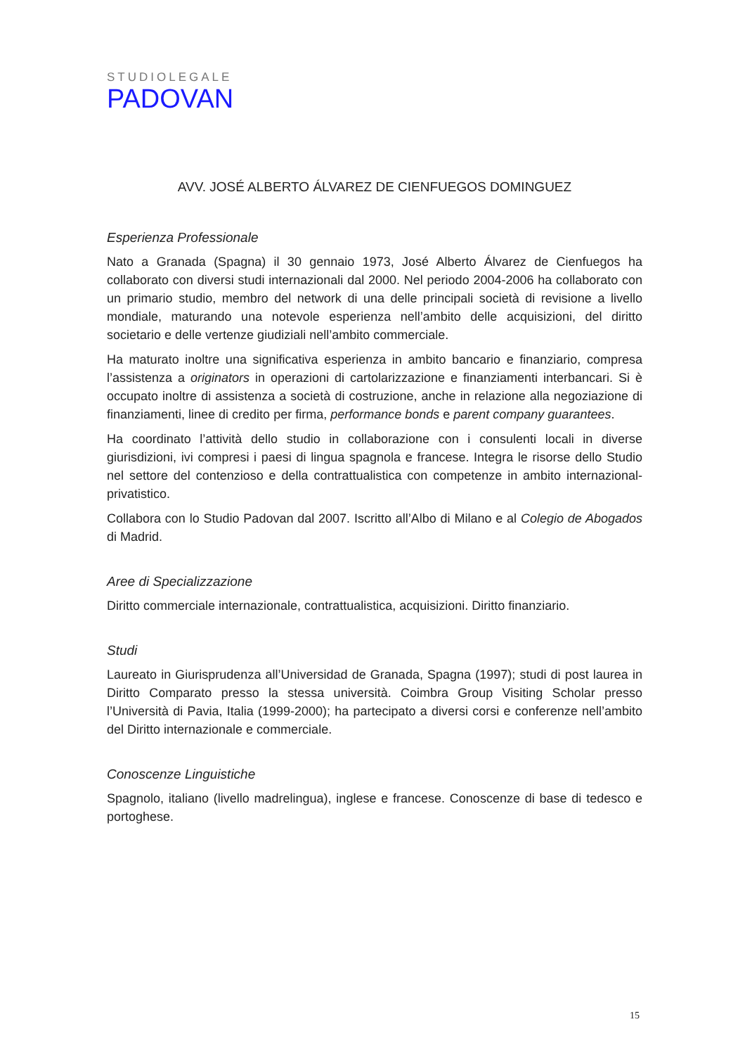STUDIOLEGALE
PADOVAN
AVV. JOSÉ ALBERTO ÁLVAREZ DE CIENFUEGOS DOMINGUEZ
Esperienza Professionale
Nato a Granada (Spagna) il 30 gennaio 1973, José Alberto Álvarez de Cienfuegos ha collaborato con diversi studi internazionali dal 2000. Nel periodo 2004-2006 ha collaborato con un primario studio, membro del network di una delle principali società di revisione a livello mondiale, maturando una notevole esperienza nell’ambito delle acquisizioni, del diritto societario e delle vertenze giudiziali nell’ambito commerciale.
Ha maturato inoltre una significativa esperienza in ambito bancario e finanziario, compresa l’assistenza a originators in operazioni di cartolarizzazione e finanziamenti interbancari. Si è occupato inoltre di assistenza a società di costruzione, anche in relazione alla negoziazione di finanziamenti, linee di credito per firma, performance bonds e parent company guarantees.
Ha coordinato l’attività dello studio in collaborazione con i consulenti locali in diverse giurisdizioni, ivi compresi i paesi di lingua spagnola e francese. Integra le risorse dello Studio nel settore del contenzioso e della contrattualistica con competenze in ambito internazional-privatistico.
Collabora con lo Studio Padovan dal 2007. Iscritto all’Albo di Milano e al Colegio de Abogados di Madrid.
Aree di Specializzazione
Diritto commerciale internazionale, contrattualistica, acquisizioni. Diritto finanziario.
Studi
Laureato in Giurisprudenza all’Universidad de Granada, Spagna (1997); studi di post laurea in Diritto Comparato presso la stessa università. Coimbra Group Visiting Scholar presso l’Università di Pavia, Italia (1999-2000); ha partecipato a diversi corsi e conferenze nell’ambito del Diritto internazionale e commerciale.
Conoscenze Linguistiche
Spagnolo, italiano (livello madrelingua), inglese e francese. Conoscenze di base di tedesco e portoghese.
15